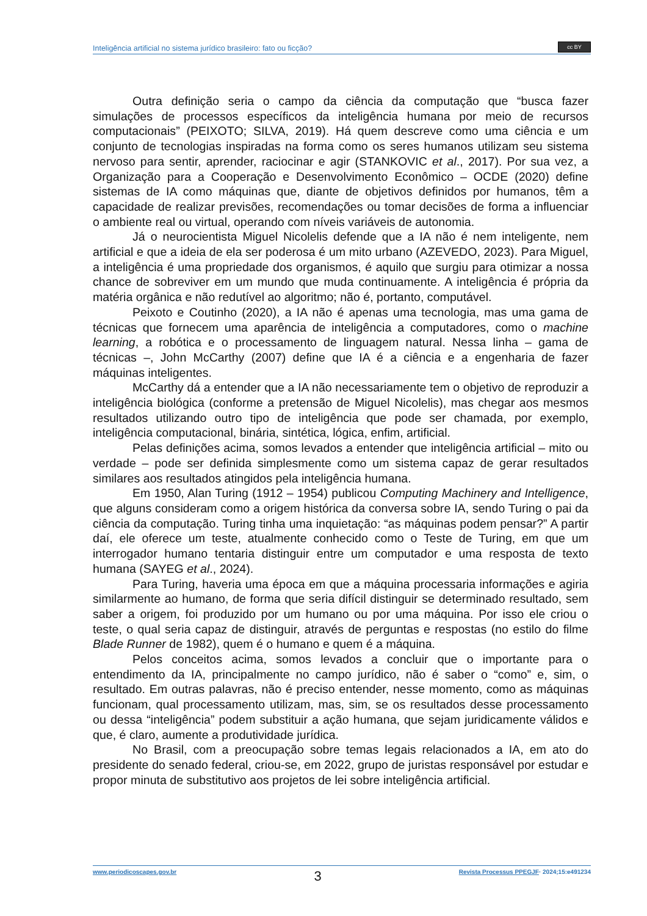Inteligência artificial no sistema jurídico brasileiro: fato ou ficção?
cc BY
Outra definição seria o campo da ciência da computação que “busca fazer simulações de processos específicos da inteligência humana por meio de recursos computacionais” (PEIXOTO; SILVA, 2019). Há quem descreve como uma ciência e um conjunto de tecnologias inspiradas na forma como os seres humanos utilizam seu sistema nervoso para sentir, aprender, raciocinar e agir (STANKOVIC et al., 2017). Por sua vez, a Organização para a Cooperação e Desenvolvimento Econômico – OCDE (2020) define sistemas de IA como máquinas que, diante de objetivos definidos por humanos, têm a capacidade de realizar previsões, recomendações ou tomar decisões de forma a influenciar o ambiente real ou virtual, operando com níveis variáveis de autonomia.
Já o neurocientista Miguel Nicolelis defende que a IA não é nem inteligente, nem artificial e que a ideia de ela ser poderosa é um mito urbano (AZEVEDO, 2023). Para Miguel, a inteligência é uma propriedade dos organismos, é aquilo que surgiu para otimizar a nossa chance de sobreviver em um mundo que muda continuamente. A inteligência é própria da matéria orgânica e não redutível ao algoritmo; não é, portanto, computável.
Peixoto e Coutinho (2020), a IA não é apenas uma tecnologia, mas uma gama de técnicas que fornecem uma aparência de inteligência a computadores, como o machine learning, a robótica e o processamento de linguagem natural. Nessa linha – gama de técnicas –, John McCarthy (2007) define que IA é a ciência e a engenharia de fazer máquinas inteligentes.
McCarthy dá a entender que a IA não necessariamente tem o objetivo de reproduzir a inteligência biológica (conforme a pretensão de Miguel Nicolelis), mas chegar aos mesmos resultados utilizando outro tipo de inteligência que pode ser chamada, por exemplo, inteligência computacional, binária, sintética, lógica, enfim, artificial.
Pelas definições acima, somos levados a entender que inteligência artificial – mito ou verdade – pode ser definida simplesmente como um sistema capaz de gerar resultados similares aos resultados atingidos pela inteligência humana.
Em 1950, Alan Turing (1912 – 1954) publicou Computing Machinery and Intelligence, que alguns consideram como a origem histórica da conversa sobre IA, sendo Turing o pai da ciência da computação. Turing tinha uma inquietação: “as máquinas podem pensar?” A partir daí, ele oferece um teste, atualmente conhecido como o Teste de Turing, em que um interrogador humano tentaria distinguir entre um computador e uma resposta de texto humana (SAYEG et al., 2024).
Para Turing, haveria uma época em que a máquina processaria informações e agiria similarmente ao humano, de forma que seria difícil distinguir se determinado resultado, sem saber a origem, foi produzido por um humano ou por uma máquina. Por isso ele criou o teste, o qual seria capaz de distinguir, através de perguntas e respostas (no estilo do filme Blade Runner de 1982), quem é o humano e quem é a máquina.
Pelos conceitos acima, somos levados a concluir que o importante para o entendimento da IA, principalmente no campo jurídico, não é saber o “como” e, sim, o resultado. Em outras palavras, não é preciso entender, nesse momento, como as máquinas funcionam, qual processamento utilizam, mas, sim, se os resultados desse processamento ou dessa “inteligência” podem substituir a ação humana, que sejam juridicamente válidos e que, é claro, aumente a produtividade jurídica.
No Brasil, com a preocupação sobre temas legais relacionados a IA, em ato do presidente do senado federal, criou-se, em 2022, grupo de juristas responsável por estudar e propor minuta de substitutivo aos projetos de lei sobre inteligência artificial.
www.periodicoscapes.gov.br 3 Revista Processus PPEGJF· 2024;15:e491234